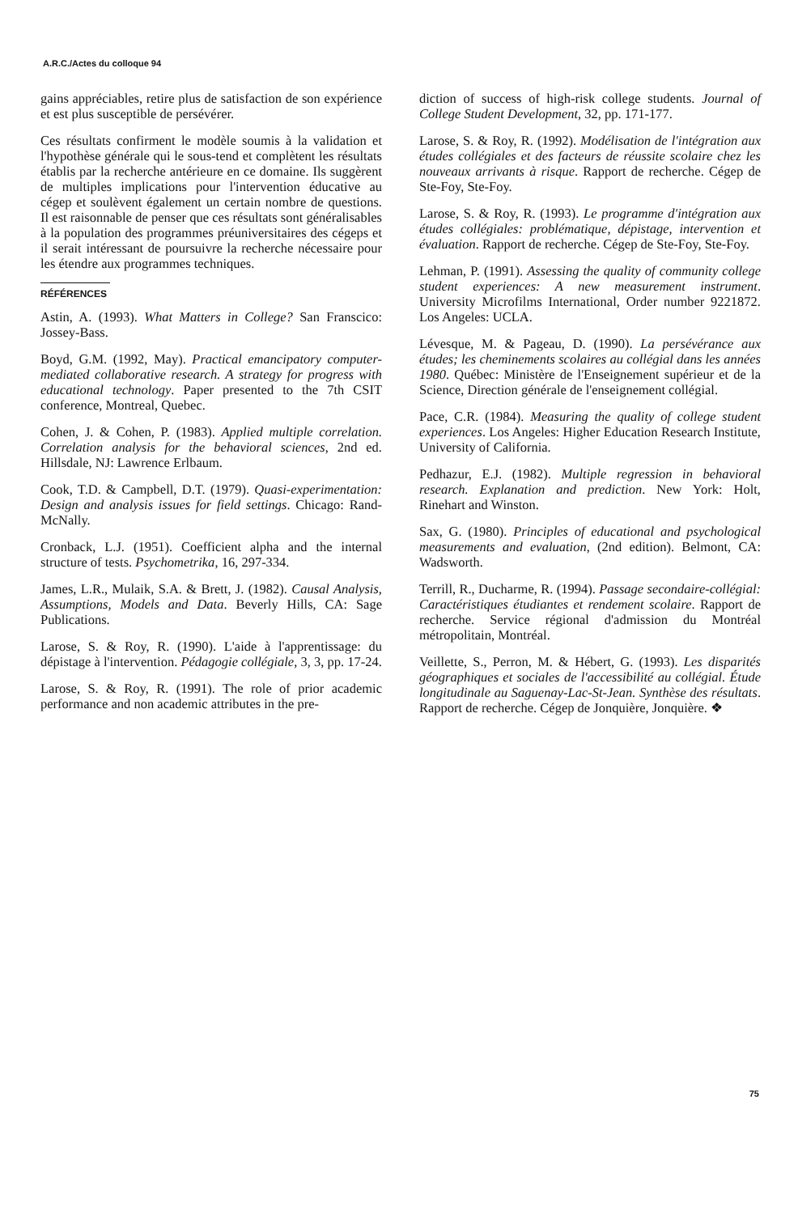A.R.C./Actes du colloque 94
gains appréciables, retire plus de satisfaction de son expérience et est plus susceptible de persévérer.
Ces résultats confirment le modèle soumis à la validation et l'hypothèse générale qui le sous-tend et complètent les résultats établis par la recherche antérieure en ce domaine. Ils suggèrent de multiples implications pour l'intervention éducative au cégep et soulèvent également un certain nombre de questions. Il est raisonnable de penser que ces résultats sont généralisables à la population des programmes préuniversitaires des cégeps et il serait intéressant de poursuivre la recherche nécessaire pour les étendre aux programmes techniques.
RÉFÉRENCES
Astin, A. (1993). What Matters in College? San Franscico: Jossey-Bass.
Boyd, G.M. (1992, May). Practical emancipatory computer-mediated collaborative research. A strategy for progress with educational technology. Paper presented to the 7th CSIT conference, Montreal, Quebec.
Cohen, J. & Cohen, P. (1983). Applied multiple correlation. Correlation analysis for the behavioral sciences, 2nd ed. Hillsdale, NJ: Lawrence Erlbaum.
Cook, T.D. & Campbell, D.T. (1979). Quasi-experimentation: Design and analysis issues for field settings. Chicago: Rand-McNally.
Cronback, L.J. (1951). Coefficient alpha and the internal structure of tests. Psychometrika, 16, 297-334.
James, L.R., Mulaik, S.A. & Brett, J. (1982). Causal Analysis, Assumptions, Models and Data. Beverly Hills, CA: Sage Publications.
Larose, S. & Roy, R. (1990). L'aide à l'apprentissage: du dépistage à l'intervention. Pédagogie collégiale, 3, 3, pp. 17-24.
Larose, S. & Roy, R. (1991). The role of prior academic performance and non academic attributes in the pre-
diction of success of high-risk college students. Journal of College Student Development, 32, pp. 171-177.
Larose, S. & Roy, R. (1992). Modélisation de l'intégration aux études collégiales et des facteurs de réussite scolaire chez les nouveaux arrivants à risque. Rapport de recherche. Cégep de Ste-Foy, Ste-Foy.
Larose, S. & Roy, R. (1993). Le programme d'intégration aux études collégiales: problématique, dépistage, intervention et évaluation. Rapport de recherche. Cégep de Ste-Foy, Ste-Foy.
Lehman, P. (1991). Assessing the quality of community college student experiences: A new measurement instrument. University Microfilms International, Order number 9221872. Los Angeles: UCLA.
Lévesque, M. & Pageau, D. (1990). La persévérance aux études; les cheminements scolaires au collégial dans les années 1980. Québec: Ministère de l'Enseignement supérieur et de la Science, Direction générale de l'enseignement collégial.
Pace, C.R. (1984). Measuring the quality of college student experiences. Los Angeles: Higher Education Research Institute, University of California.
Pedhazur, E.J. (1982). Multiple regression in behavioral research. Explanation and prediction. New York: Holt, Rinehart and Winston.
Sax, G. (1980). Principles of educational and psychological measurements and evaluation, (2nd edition). Belmont, CA: Wadsworth.
Terrill, R., Ducharme, R. (1994). Passage secondaire-collégial: Caractéristiques étudiantes et rendement scolaire. Rapport de recherche. Service régional d'admission du Montréal métropolitain, Montréal.
Veillette, S., Perron, M. & Hébert, G. (1993). Les disparités géographiques et sociales de l'accessibilité au collégial. Étude longitudinale au Saguenay-Lac-St-Jean. Synthèse des résultats. Rapport de recherche. Cégep de Jonquière, Jonquière. ❖
75